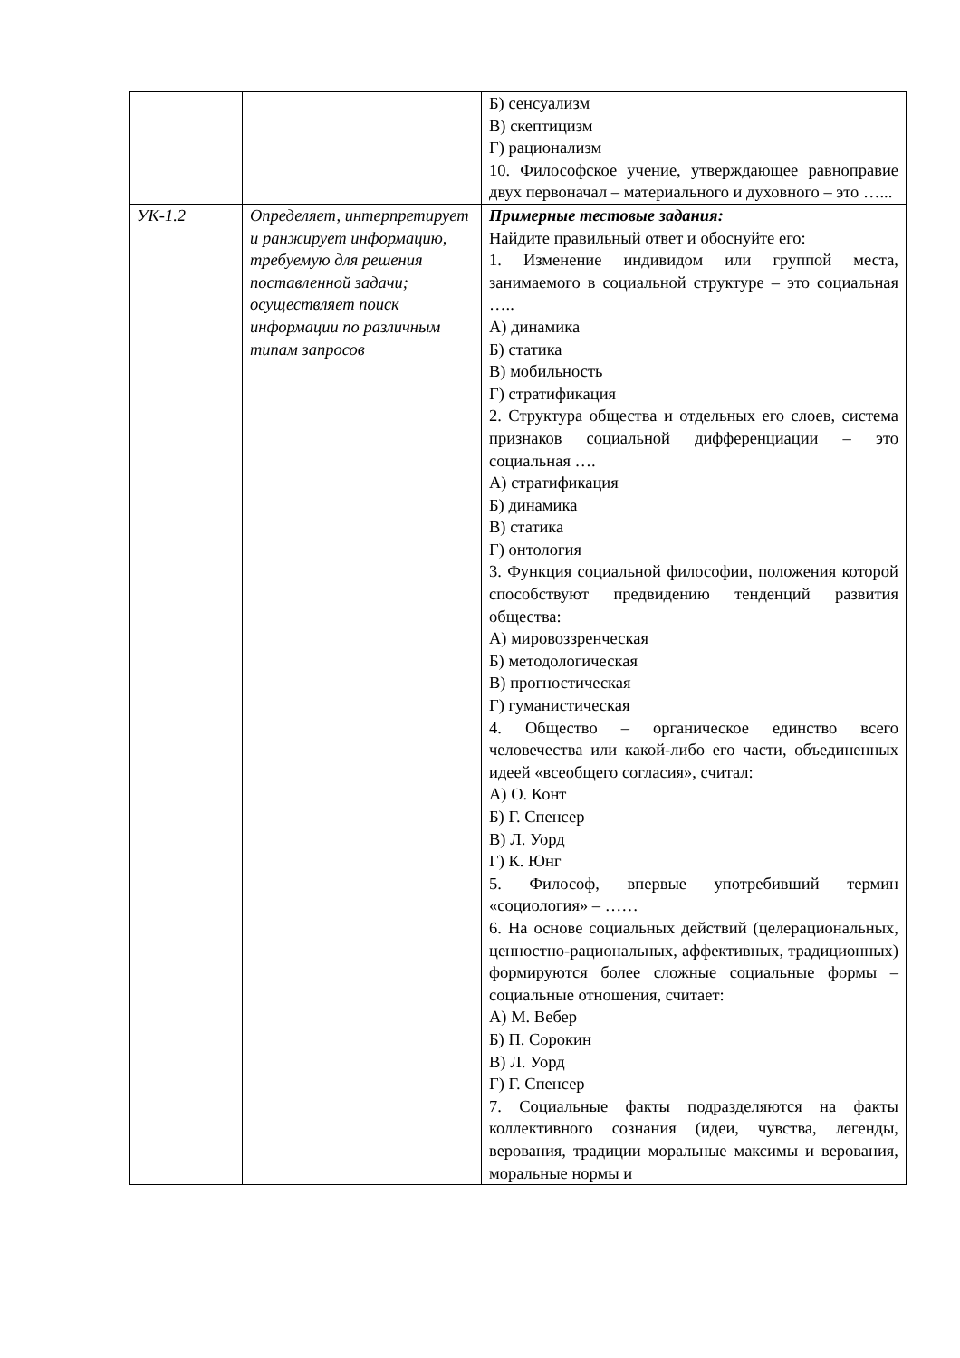| | | Б) сенсуализм В) скептицизм Г) рационализм 10. Философское учение, утверждающее равноправие двух первоначал – материального и духовного – это …... |
| УК-1.2 | Определяет, интерпретирует и ранжирует информацию, требуемую для решения поставленной задачи; осуществляет поиск информации по различным типам запросов | Примерные тестовые задания: Найдите правильный ответ и обоснуйте его: 1. Изменение индивидом или группой места, занимаемого в социальной структуре – это социальная ….. А) динамика Б) статика В) мобильность Г) стратификация 2. Структура общества и отдельных его слоев, система признаков социальной дифференциации – это социальная …. А) стратификация Б) динамика В) статика Г) онтология 3. Функция социальной философии, положения которой способствуют предвидению тенденций развития общества: А) мировоззренческая Б) методологическая В) прогностическая Г) гуманистическая 4. Общество – органическое единство всего человечества или какой-либо его части, объединенных идеей «всеобщего согласия», считал: А) О. Конт Б) Г. Спенсер В) Л. Уорд Г) К. Юнг 5. Философ, впервые употребивший термин «социология» – …… 6. На основе социальных действий (целерациональных, ценностно-рациональных, аффективных, традиционных) формируются более сложные социальные формы – социальные отношения, считает: А) М. Вебер Б) П. Сорокин В) Л. Уорд Г) Г. Спенсер 7. Социальные факты подразделяются на факты коллективного сознания (идеи, чувства, легенды, верования, традиции моральные максимы и верования, моральные нормы и |